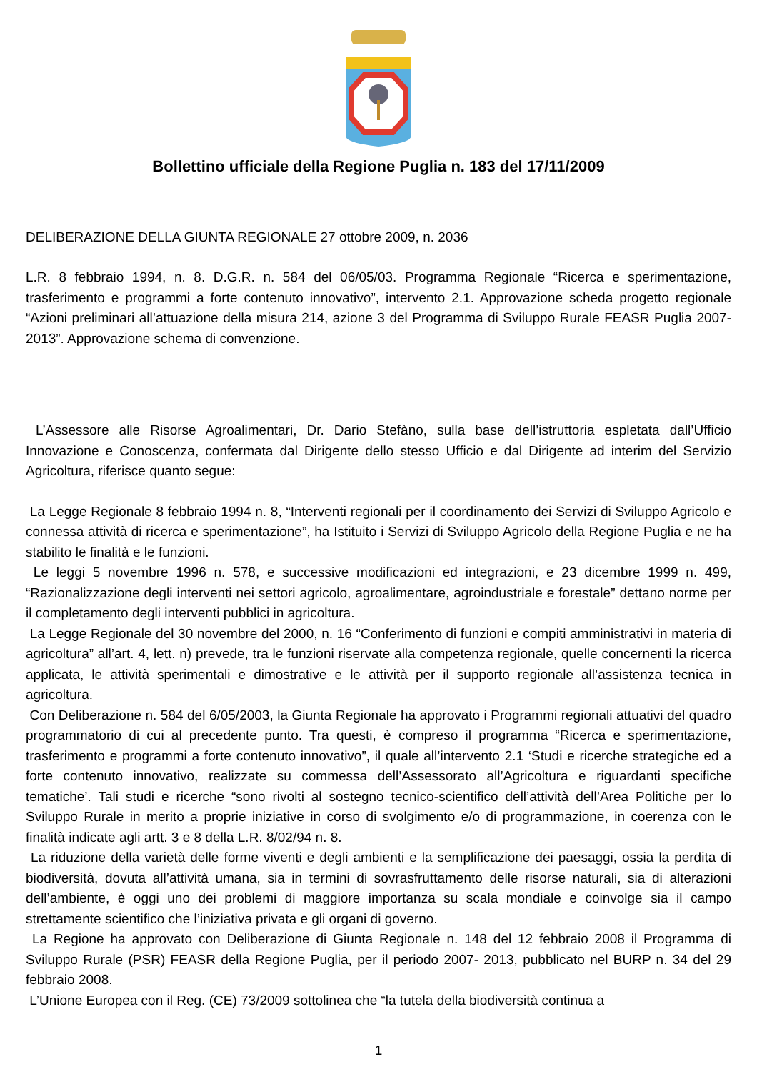Bollettino ufficiale della Regione Puglia n. 183 del 17/11/2009
DELIBERAZIONE DELLA GIUNTA REGIONALE 27 ottobre 2009, n. 2036
L.R. 8 febbraio 1994, n. 8. D.G.R. n. 584 del 06/05/03. Programma Regionale “Ricerca e sperimentazione, trasferimento e programmi a forte contenuto innovativo”, intervento 2.1. Approvazione scheda progetto regionale “Azioni preliminari all’attuazione della misura 214, azione 3 del Programma di Sviluppo Rurale FEASR Puglia 2007-2013”. Approvazione schema di convenzione.
L’Assessore alle Risorse Agroalimentari, Dr. Dario Stefàno, sulla base dell’istruttoria espletata dall’Ufficio Innovazione e Conoscenza, confermata dal Dirigente dello stesso Ufficio e dal Dirigente ad interim del Servizio Agricoltura, riferisce quanto segue:
La Legge Regionale 8 febbraio 1994 n. 8, “Interventi regionali per il coordinamento dei Servizi di Sviluppo Agricolo e connessa attività di ricerca e sperimentazione”, ha Istituito i Servizi di Sviluppo Agricolo della Regione Puglia e ne ha stabilito le finalità e le funzioni.
Le leggi 5 novembre 1996 n. 578, e successive modificazioni ed integrazioni, e 23 dicembre 1999 n. 499, “Razionalizzazione degli interventi nei settori agricolo, agroalimentare, agroindustriale e forestale” dettano norme per il completamento degli interventi pubblici in agricoltura.
La Legge Regionale del 30 novembre del 2000, n. 16 “Conferimento di funzioni e compiti amministrativi in materia di agricoltura” all’art. 4, lett. n) prevede, tra le funzioni riservate alla competenza regionale, quelle concernenti la ricerca applicata, le attività sperimentali e dimostrative e le attività per il supporto regionale all’assistenza tecnica in agricoltura.
Con Deliberazione n. 584 del 6/05/2003, la Giunta Regionale ha approvato i Programmi regionali attuativi del quadro programmatorio di cui al precedente punto. Tra questi, è compreso il programma “Ricerca e sperimentazione, trasferimento e programmi a forte contenuto innovativo”, il quale all’intervento 2.1 ‘Studi e ricerche strategiche ed a forte contenuto innovativo, realizzate su commessa dell’Assessorato all’Agricoltura e riguardanti specifiche tematiche’. Tali studi e ricerche “sono rivolti al sostegno tecnico-scientifico dell’attività dell’Area Politiche per lo Sviluppo Rurale in merito a proprie iniziative in corso di svolgimento e/o di programmazione, in coerenza con le finalità indicate agli artt. 3 e 8 della L.R. 8/02/94 n. 8.
La riduzione della varietà delle forme viventi e degli ambienti e la semplificazione dei paesaggi, ossia la perdita di biodiversità, dovuta all’attività umana, sia in termini di sovrasfruttamento delle risorse naturali, sia di alterazioni dell’ambiente, è oggi uno dei problemi di maggiore importanza su scala mondiale e coinvolge sia il campo strettamente scientifico che l’iniziativa privata e gli organi di governo.
La Regione ha approvato con Deliberazione di Giunta Regionale n. 148 del 12 febbraio 2008 il Programma di Sviluppo Rurale (PSR) FEASR della Regione Puglia, per il periodo 2007- 2013, pubblicato nel BURP n. 34 del 29 febbraio 2008.
L’Unione Europea con il Reg. (CE) 73/2009 sottolinea che “la tutela della biodiversità continua a
1